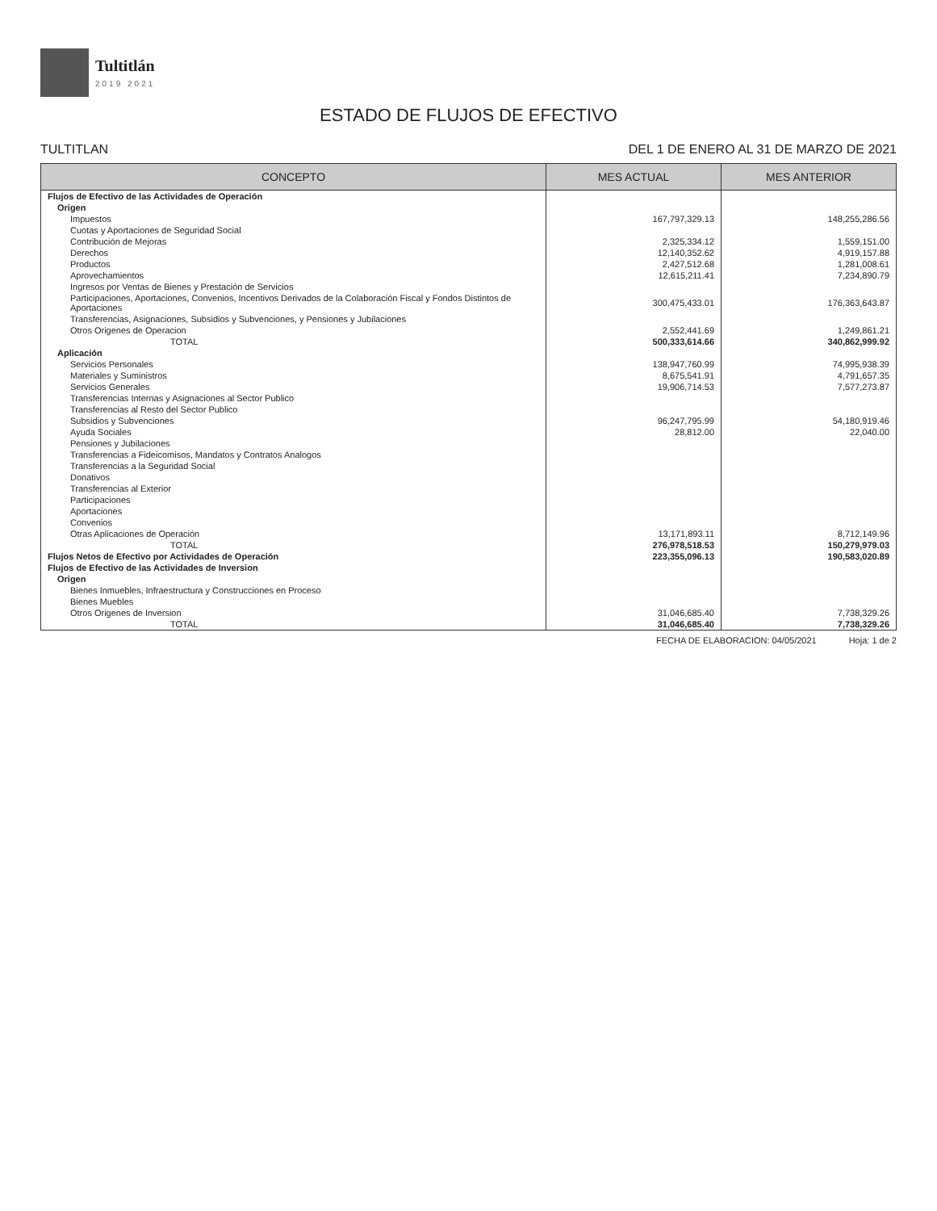Tultitlán
2019 2021
ESTADO DE FLUJOS DE EFECTIVO
TULTITLAN DEL 1 DE ENERO AL 31 DE MARZO DE 2021
| CONCEPTO | MES ACTUAL | MES ANTERIOR |
| --- | --- | --- |
| Flujos de Efectivo de las Actividades de Operación | | |
| Origen | | |
| Impuestos | 167,797,329.13 | 148,255,286.56 |
| Cuotas y Aportaciones de Seguridad Social | | |
| Contribución de Mejoras | 2,325,334.12 | 1,559,151.00 |
| Derechos | 12,140,352.62 | 4,919,157.88 |
| Productos | 2,427,512.68 | 1,281,008.61 |
| Aprovechamientos | 12,615,211.41 | 7,234,890.79 |
| Ingresos por Ventas de Bienes y Prestación de Servicios | | |
| Participaciones, Aportaciones, Convenios, Incentivos Derivados de la Colaboración Fiscal y Fondos Distintos de Aportaciones | 300,475,433.01 | 176,363,643.87 |
| Transferencias, Asignaciones, Subsidios y Subvenciones, y Pensiones y Jubilaciones | | |
| Otros Origenes de Operacion | 2,552,441.69 | 1,249,861.21 |
| TOTAL | 500,333,614.66 | 340,862,999.92 |
| Aplicación | | |
| Servicios Personales | 138,947,760.99 | 74,995,938.39 |
| Materiales y Suministros | 8,675,541.91 | 4,791,657.35 |
| Servicios Generales | 19,906,714.53 | 7,577,273.87 |
| Transferencias Internas y Asignaciones al Sector Publico | | |
| Transferencias al Resto del Sector Publico | | |
| Subsidios y Subvenciones | 96,247,795.99 | 54,180,919.46 |
| Ayuda Sociales | 28,812.00 | 22,040.00 |
| Pensiones y Jubilaciones | | |
| Transferencias a Fideicomisos, Mandatos y Contratos Analogos | | |
| Transferencias a la Seguridad Social | | |
| Donativos | | |
| Transferencias al Exterior | | |
| Participaciones | | |
| Aportaciones | | |
| Convenios | | |
| Otras Aplicaciones de Operación | 13,171,893.11 | 8,712,149.96 |
| TOTAL | 276,978,518.53 | 150,279,979.03 |
| Flujos Netos de Efectivo por Actividades de Operación | 223,355,096.13 | 190,583,020.89 |
| Flujos de Efectivo de las Actividades de Inversion | | |
| Origen | | |
| Bienes Inmuebles, Infraestructura y Construcciones en Proceso | | |
| Bienes Muebles | | |
| Otros Origenes de Inversion | 31,046,685.40 | 7,738,329.26 |
| TOTAL | 31,046,685.40 | 7,738,329.26 |
FECHA DE ELABORACION: 04/05/2021 Hoja: 1 de 2